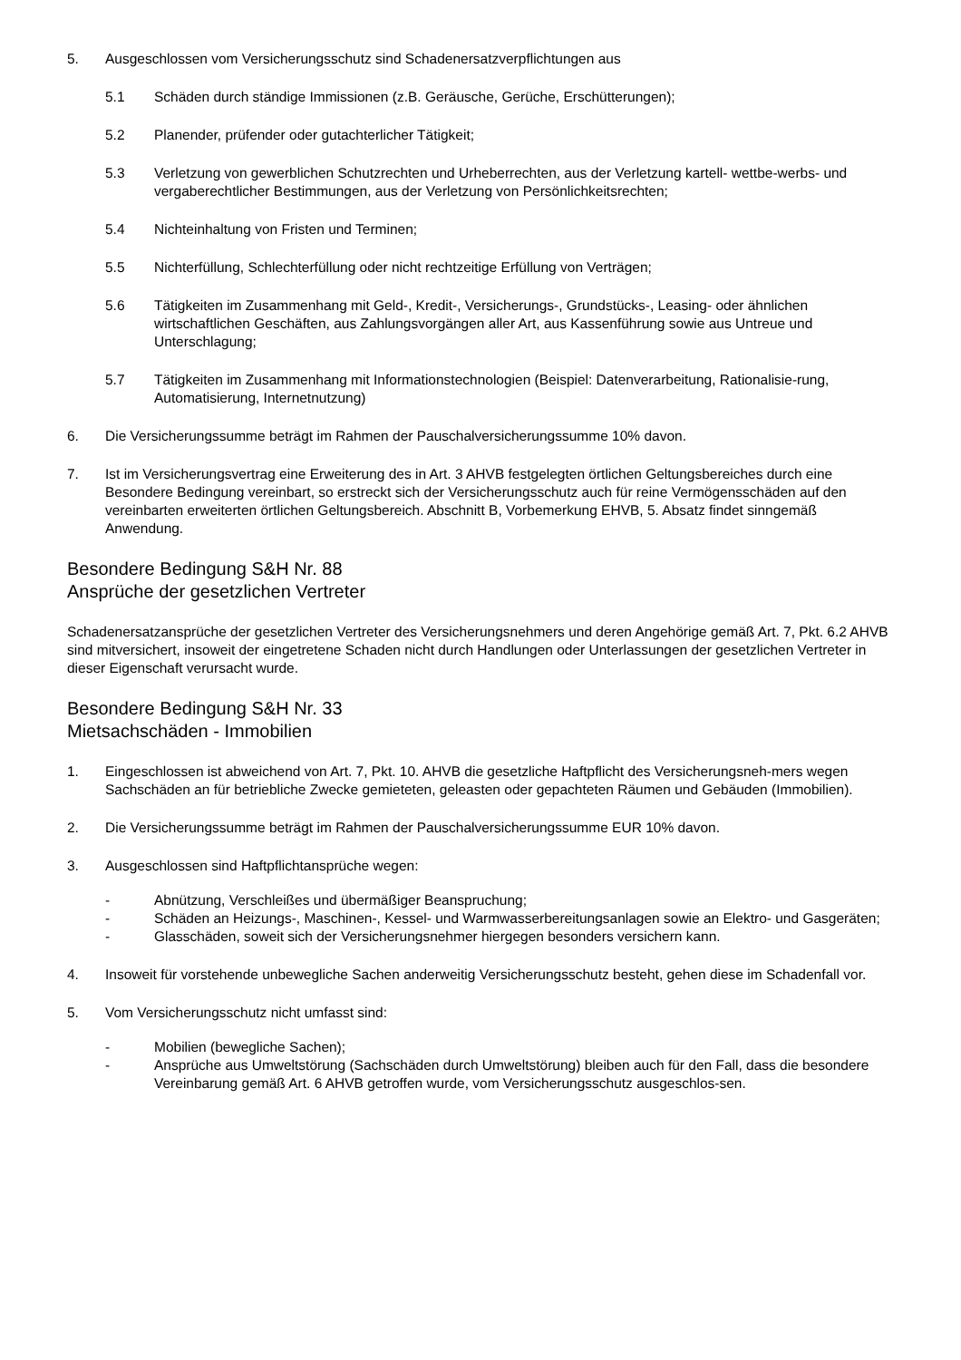5. Ausgeschlossen vom Versicherungsschutz sind Schadenersatzverpflichtungen aus
5.1 Schäden durch ständige Immissionen (z.B. Geräusche, Gerüche, Erschütterungen);
5.2 Planender, prüfender oder gutachterlicher Tätigkeit;
5.3 Verletzung von gewerblichen Schutzrechten und Urheberrechten, aus der Verletzung kartell- wettbe-werbs- und vergaberechtlicher Bestimmungen, aus der Verletzung von Persönlichkeitsrechten;
5.4 Nichteinhaltung von Fristen und Terminen;
5.5 Nichterfüllung, Schlechterfüllung oder nicht rechtzeitige Erfüllung von Verträgen;
5.6 Tätigkeiten im Zusammenhang mit Geld-, Kredit-, Versicherungs-, Grundstücks-, Leasing- oder ähnlichen wirtschaftlichen Geschäften, aus Zahlungsvorgängen aller Art, aus Kassenführung sowie aus Untreue und Unterschlagung;
5.7 Tätigkeiten im Zusammenhang mit Informationstechnologien (Beispiel: Datenverarbeitung, Rationalisie-rung, Automatisierung, Internetnutzung)
6. Die Versicherungssumme beträgt im Rahmen der Pauschalversicherungssumme 10% davon.
7. Ist im Versicherungsvertrag eine Erweiterung des in Art. 3 AHVB festgelegten örtlichen Geltungsbereiches durch eine Besondere Bedingung vereinbart, so erstreckt sich der Versicherungsschutz auch für reine Vermögensschäden auf den vereinbarten erweiterten örtlichen Geltungsbereich. Abschnitt B, Vorbemerkung EHVB, 5. Absatz findet sinngemäß Anwendung.
Besondere Bedingung S&H Nr. 88
Ansprüche der gesetzlichen Vertreter
Schadenersatzansprüche der gesetzlichen Vertreter des Versicherungsnehmers und deren Angehörige gemäß Art. 7, Pkt. 6.2 AHVB sind mitversichert, insoweit der eingetretene Schaden nicht durch Handlungen oder Unterlassungen der gesetzlichen Vertreter in dieser Eigenschaft verursacht wurde.
Besondere Bedingung S&H Nr. 33
Mietsachschäden - Immobilien
1. Eingeschlossen ist abweichend von Art. 7, Pkt. 10. AHVB die gesetzliche Haftpflicht des Versicherungsneh-mers wegen Sachschäden an für betriebliche Zwecke gemieteten, geleasten oder gepachteten Räumen und Gebäuden (Immobilien).
2. Die Versicherungssumme beträgt im Rahmen der Pauschalversicherungssumme EUR 10% davon.
3. Ausgeschlossen sind Haftpflichtansprüche wegen:
- Abnützung, Verschleißes und übermäßiger Beanspruchung;
- Schäden an Heizungs-, Maschinen-, Kessel- und Warmwasserbereitungsanlagen sowie an Elektro- und Gasgeräten;
- Glasschäden, soweit sich der Versicherungsnehmer hiergegen besonders versichern kann.
4. Insoweit für vorstehende unbewegliche Sachen anderweitig Versicherungsschutz besteht, gehen diese im Schadenfall vor.
5. Vom Versicherungsschutz nicht umfasst sind:
- Mobilien (bewegliche Sachen);
- Ansprüche aus Umweltstörung (Sachschäden durch Umweltstörung) bleiben auch für den Fall, dass die besondere Vereinbarung gemäß Art. 6 AHVB getroffen wurde, vom Versicherungsschutz ausgeschlos-sen.